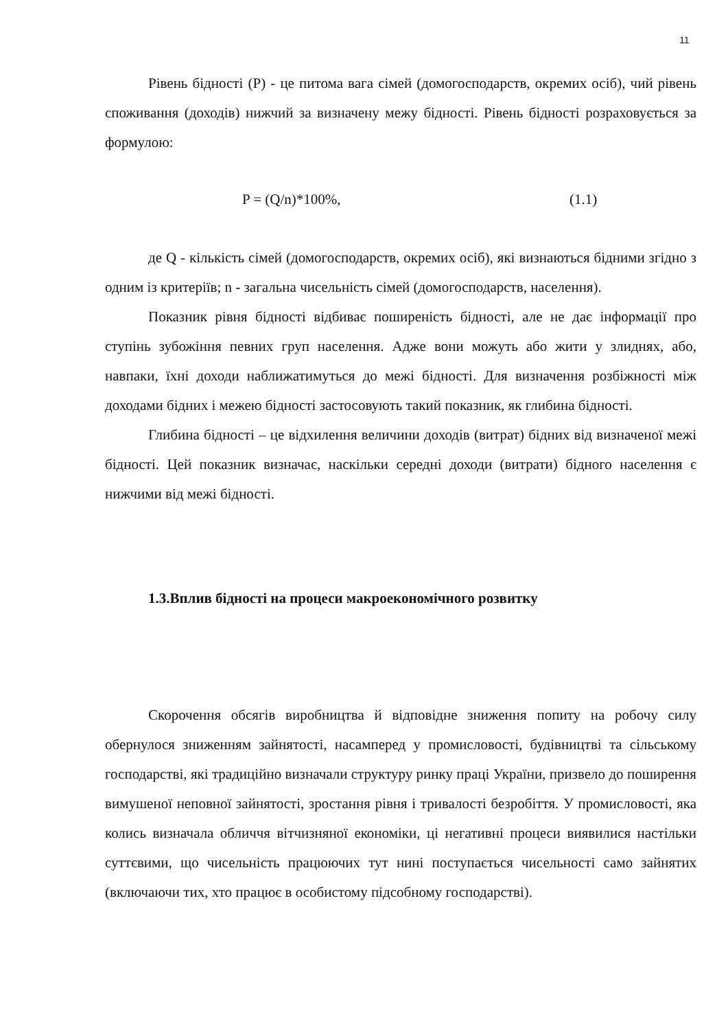11
Рівень бідності (P) - це питома вага сімей (домогосподарств, окремих осіб), чий рівень споживання (доходів) нижчий за визначену межу бідності. Рівень бідності розраховується за формулою:
P = (Q/n)*100%, (1.1)
де Q - кількість сімей (домогосподарств, окремих осіб), які визнаються бідними згідно з одним із критеріїв; n - загальна чисельність сімей (домогосподарств, населення).
Показник рівня бідності відбиває поширеність бідності, але не дає інформації про ступінь зубожіння певних груп населення. Адже вони можуть або жити у злиднях, або, навпаки, їхні доходи наближатимуться до межі бідності. Для визначення розбіжності між доходами бідних і межею бідності застосовують такий показник, як глибина бідності.
Глибина бідності – це відхилення величини доходів (витрат) бідних від визначеної межі бідності. Цей показник визначає, наскільки середні доходи (витрати) бідного населення є нижчими від межі бідності.
1.3.Вплив бідності на процеси макроекономічного розвитку
Скорочення обсягів виробництва й відповідне зниження попиту на робочу силу обернулося зниженням зайнятості, насамперед у промисловості, будівництві та сільському господарстві, які традиційно визначали структуру ринку праці України, призвело до поширення вимушеної неповної зайнятості, зростання рівня і тривалості безробіття. У промисловості, яка колись визначала обличчя вітчизняної економіки, ці негативні процеси виявилися настільки суттєвими, що чисельність працюючих тут нині поступається чисельності само зайнятих (включаючи тих, хто працює в особистому підсобному господарстві).